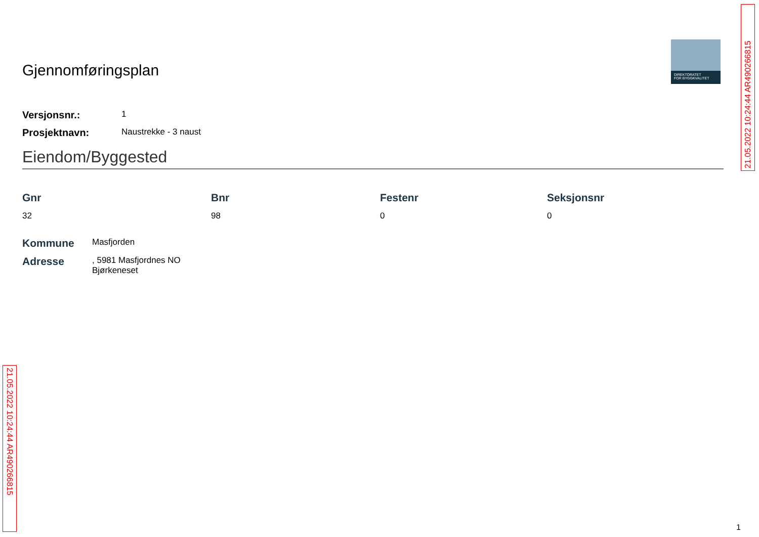Gjennomføringsplan
Versjonsnr.: 1
Prosjektnavn: Naustrekke - 3 naust
Eiendom/Byggested
Gnr
32
Bnr
98
Festenr
0
Seksjonsnr
0
Kommune Masfjorden
Adresse, 5981 Masfjordnes NO
Bjørkeneset
DIREKTORATET
FOR BYGGKVALITET
21.05.2022 10:24:44 AR490266815
21.05.2022 10:24:44 AR490266815
1